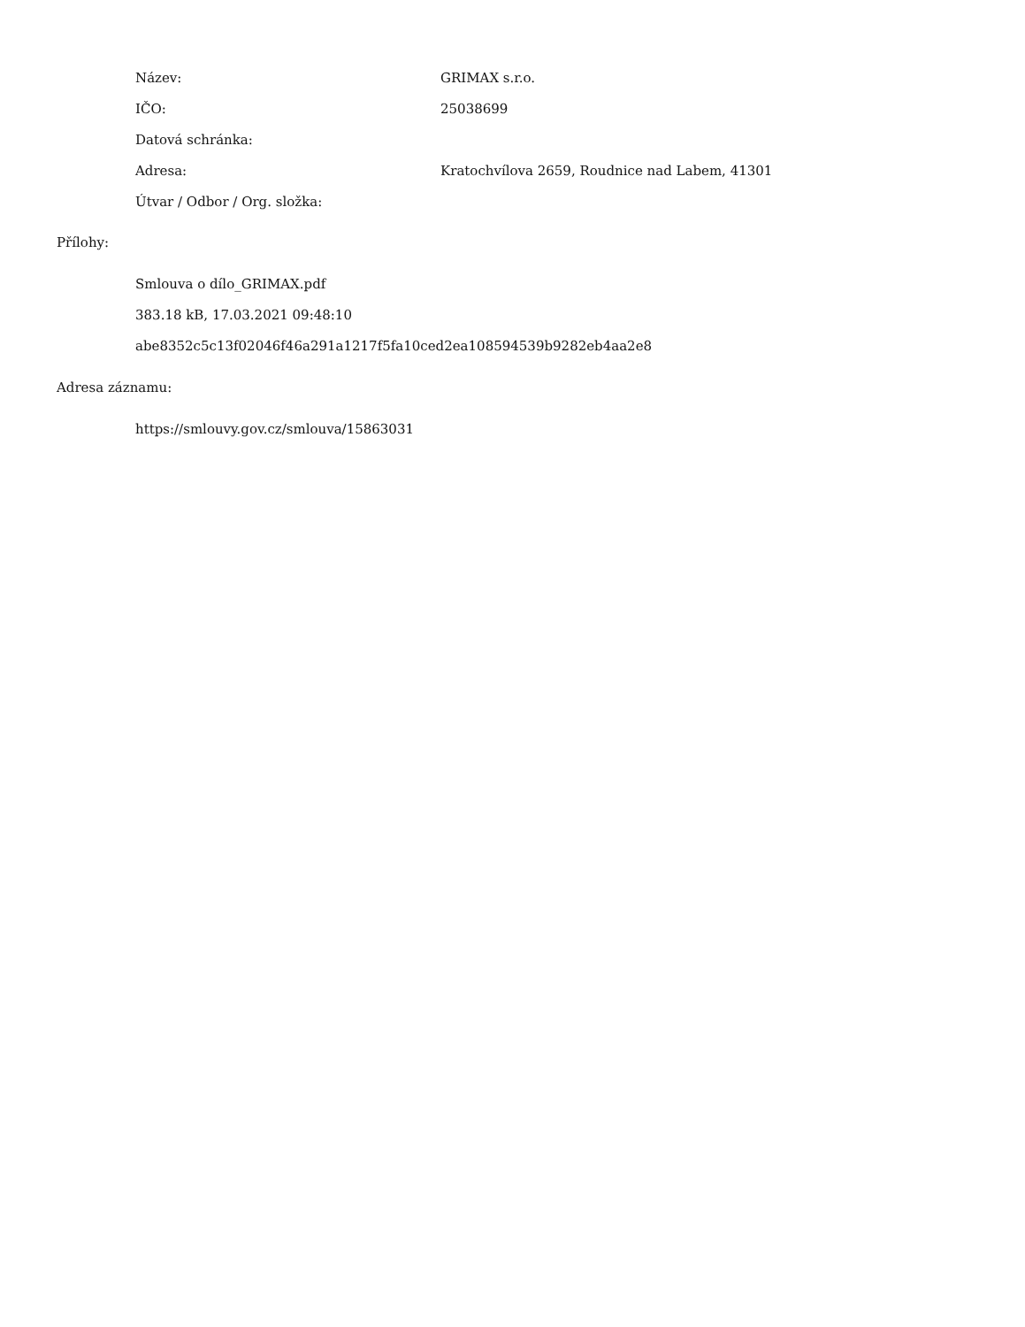| Název: | GRIMAX s.r.o. |
| IČO: | 25038699 |
| Datová schránka: | |
| Adresa: | Kratochvílova 2659, Roudnice nad Labem, 41301 |
| Útvar / Odbor / Org. složka: | |
Přílohy:
Smlouva o dílo_GRIMAX.pdf
383.18 kB, 17.03.2021 09:48:10
abe8352c5c13f02046f46a291a1217f5fa10ced2ea108594539b9282eb4aa2e8
Adresa záznamu:
https://smlouvy.gov.cz/smlouva/15863031